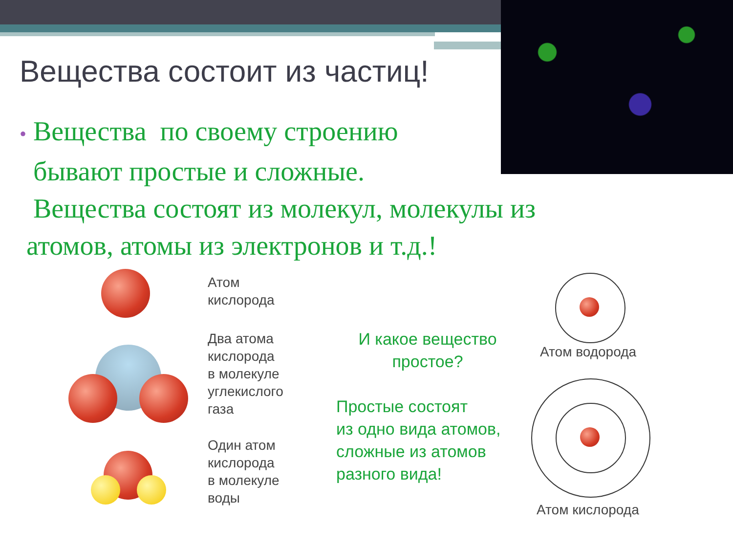Вещества состоит из частиц!
• Вещества по своему строению
бывают простые и сложные.
Вещества состоят из молекул, молекулы из
атомов, атомы из электронов и т.д.!
Атом
кислорода
Два атома
кислорода
в молекуле
углекислого
газа
Один атом
кислорода
в молекуле
воды
И какое вещество
простое?
Простые состоят
из одно вида атомов,
сложные из атомов
разного вида!
Атом водорода
Атом кислорода